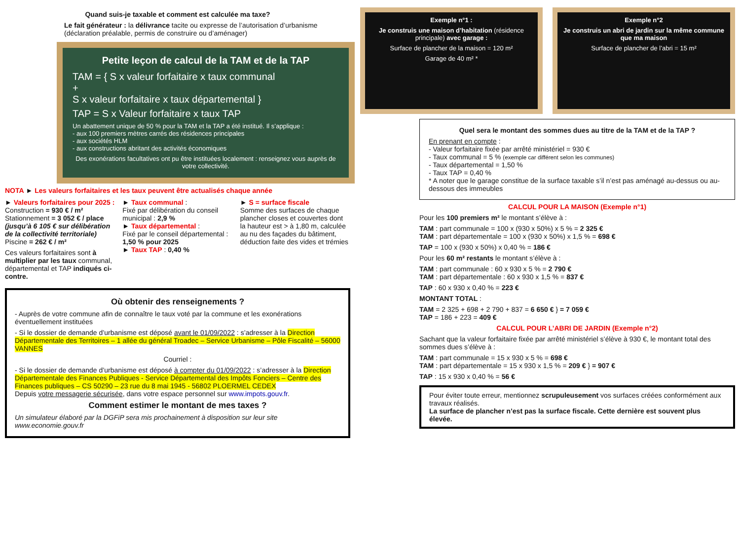Quand suis-je taxable et comment est calculée ma taxe?
Le fait générateur : la délivrance tacite ou expresse de l’autorisation d’urbanisme (déclaration préalable, permis de construire ou d’aménager)
Petite leçon de calcul de la TAM et de la TAP
TAM = { S x valeur forfaitaire x taux communal
+
S x valeur forfaitaire x taux départemental }
TAP = S x Valeur forfaitaire x taux TAP
Un abattement unique de 50 % pour la TAM et la TAP a été institué. Il s’applique :
- aux 100 premiers mètres carrés des résidences principales
- aux sociétés HLM
- aux constructions abritant des activités économiques
Des exonérations facultatives ont pu être instituées localement : renseignez vous auprès de votre collectivité.
NOTA ► Les valeurs forfaitaires et les taux peuvent être actualisés chaque année
► Valeurs forfaitaires pour 2025 :
Construction = 930 € / m²
Stationnement = 3 052 € / place (jusqu’à 6 105 € sur délibération de la collectivité territoriale)
Piscine = 262 € / m²
Ces valeurs forfaitaires sont à multiplier par les taux communal, départemental et TAP indiqués ci-contre.
► Taux communal :
Fixé par délibération du conseil municipal : 2,9 %
► Taux départemental :
Fixé par le conseil départemental :
1,50 % pour 2025
► Taux TAP : 0,40 %
► S = surface fiscale
Somme des surfaces de chaque plancher closes et couvertes dont la hauteur est > à 1,80 m, calculée au nu des façades du bâtiment, déduction faite des vides et trémies
Où obtenir des renseignements ?
- Auprès de votre commune afin de connaître le taux voté par la commune et les exonérations éventuellement instituées
- Si le dossier de demande d’urbanisme est déposé avant le 01/09/2022 : s’adresser à la Direction Départementale des Territoires – 1 allée du général Troadec – Service Urbanisme – Pôle Fiscalité – 56000 VANNES
Courriel :
- Si le dossier de demande d’urbanisme est déposé à compter du 01/09/2022 : s’adresser à la Direction Départementale des Finances Publiques - Service Départemental des Impôts Fonciers – Centre des Finances publiques – CS 50290 – 23 rue du 8 mai 1945 - 56802 PLOERMEL CEDEX
Depuis votre messagerie sécurisée, dans votre espace personnel sur www.impots.gouv.fr.
Comment estimer le montant de mes taxes ?
Un simulateur élaboré par la DGFiP sera mis prochainement à disposition sur leur site www.economie.gouv.fr
Exemple n°1 :
Je construis une maison d’habitation (résidence principale) avec garage :
Surface de plancher de la maison = 120 m²
Garage de 40 m² *
Exemple n°2
Je construis un abri de jardin sur la même commune que ma maison
Surface de plancher de l’abri = 15 m²
Quel sera le montant des sommes dues au titre de la TAM et de la TAP ?
En prenant en compte :
- Valeur forfaitaire fixée par arrêté ministériel = 930 €
- Taux communal = 5 % (exemple car différent selon les communes)
- Taux départemental = 1,50 %
- Taux TAP = 0,40 %
* A noter que le garage constitue de la surface taxable s’il n’est pas aménagé au-dessus ou au-dessous des immeubles
CALCUL POUR LA MAISON (Exemple n°1)
Pour les 100 premiers m² le montant s’élève à :
TAM : part communale = 100 x (930 x 50%) x 5 % = 2 325 €
TAM : part départementale = 100 x (930 x 50%) x 1,5 % = 698 €
TAP = 100 x (930 x 50%) x 0,40 % = 186 €
Pour les 60 m² restants le montant s’élève à :
TAM : part communale : 60 x 930 x 5 % = 2 790 €
TAM : part départementale : 60 x 930 x 1,5 % = 837 €
TAP : 60 x 930 x 0,40 % = 223 €
MONTANT TOTAL :
TAM = 2 325 + 698 + 2 790 + 837 = 6 650 € } = 7 059 €
TAP = 186 + 223 = 409 €
CALCUL POUR L’ABRI DE JARDIN (Exemple n°2)
Sachant que la valeur forfaitaire fixée par arrêté ministériel s’élève à 930 €, le montant total des sommes dues s’élève à :
TAM : part communale = 15 x 930 x 5 % = 698 €
TAM : part départementale = 15 x 930 x 1,5 % = 209 € } = 907 €
TAP : 15 x 930 x 0,40 % = 56 €
Pour éviter toute erreur, mentionnez scrupuleusement vos surfaces créées conformément aux travaux réalisés.
La surface de plancher n’est pas la surface fiscale. Cette dernière est souvent plus élevée.